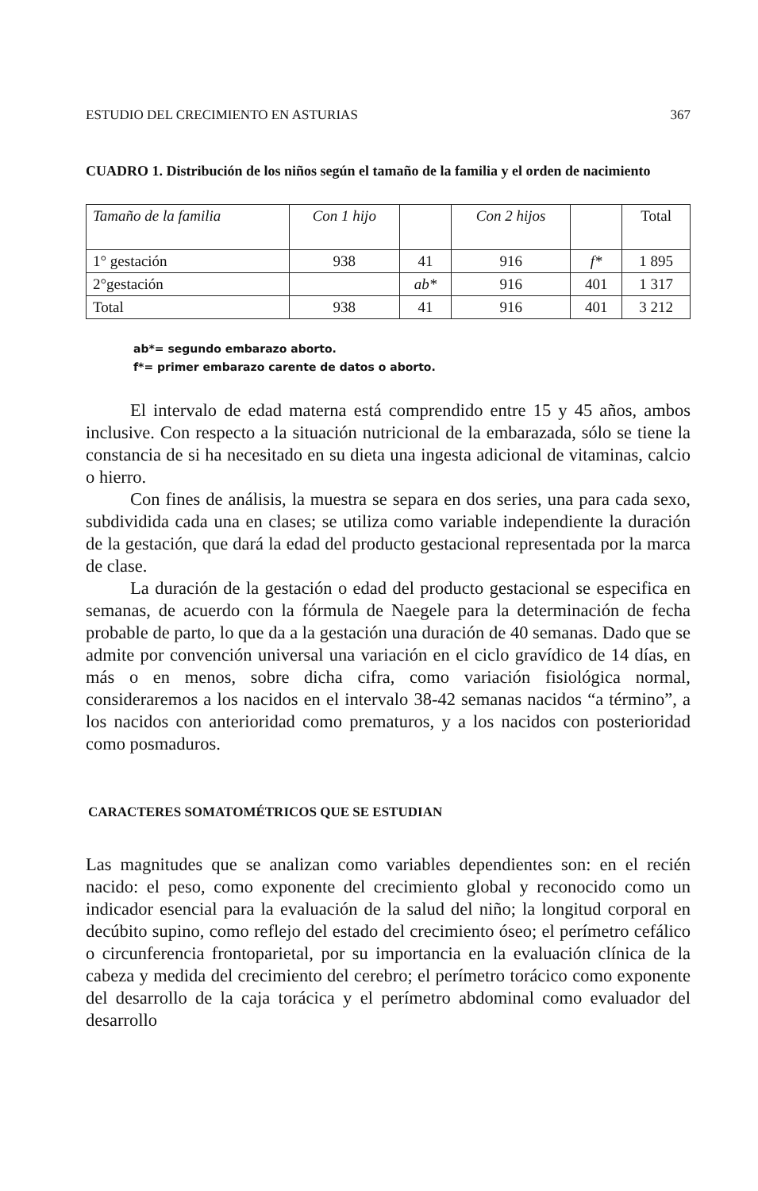ESTUDIO DEL CRECIMIENTO EN ASTURIAS 367
CUADRO 1. Distribución de los niños según el tamaño de la familia y el orden de nacimiento
| Tamaño de la familia | Con 1 hijo | | Con 2 hijos | | Total |
| --- | --- | --- | --- | --- | --- |
| 1° gestación | 938 | 41 | 916 | f* | 1 895 |
| 2°gestación | | ab* | 916 | 401 | 1 317 |
| Total | 938 | 41 | 916 | 401 | 3 212 |
ab*= segundo embarazo aborto.
f*= primer embarazo carente de datos o aborto.
El intervalo de edad materna está comprendido entre 15 y 45 años, ambos inclusive. Con respecto a la situación nutricional de la embarazada, sólo se tiene la constancia de si ha necesitado en su dieta una ingesta adicional de vitaminas, calcio o hierro.
Con fines de análisis, la muestra se separa en dos series, una para cada sexo, subdividida cada una en clases; se utiliza como variable independiente la duración de la gestación, que dará la edad del producto gestacional representada por la marca de clase.
La duración de la gestación o edad del producto gestacional se especifica en semanas, de acuerdo con la fórmula de Naegele para la determinación de fecha probable de parto, lo que da a la gestación una duración de 40 semanas. Dado que se admite por convención universal una variación en el ciclo gravídico de 14 días, en más o en menos, sobre dicha cifra, como variación fisiológica normal, consideraremos a los nacidos en el intervalo 38-42 semanas nacidos “a término”, a los nacidos con anterioridad como prematuros, y a los nacidos con posterioridad como posmaduros.
CARACTERES SOMATOMÉTRICOS QUE SE ESTUDIAN
Las magnitudes que se analizan como variables dependientes son: en el recién nacido: el peso, como exponente del crecimiento global y reconocido como un indicador esencial para la evaluación de la salud del niño; la longitud corporal en decúbito supino, como reflejo del estado del crecimiento óseo; el perímetro cefálico o circunferencia frontoparietal, por su importancia en la evaluación clínica de la cabeza y medida del crecimiento del cerebro; el perímetro torácico como exponente del desarrollo de la caja torácica y el perímetro abdominal como evaluador del desarrollo